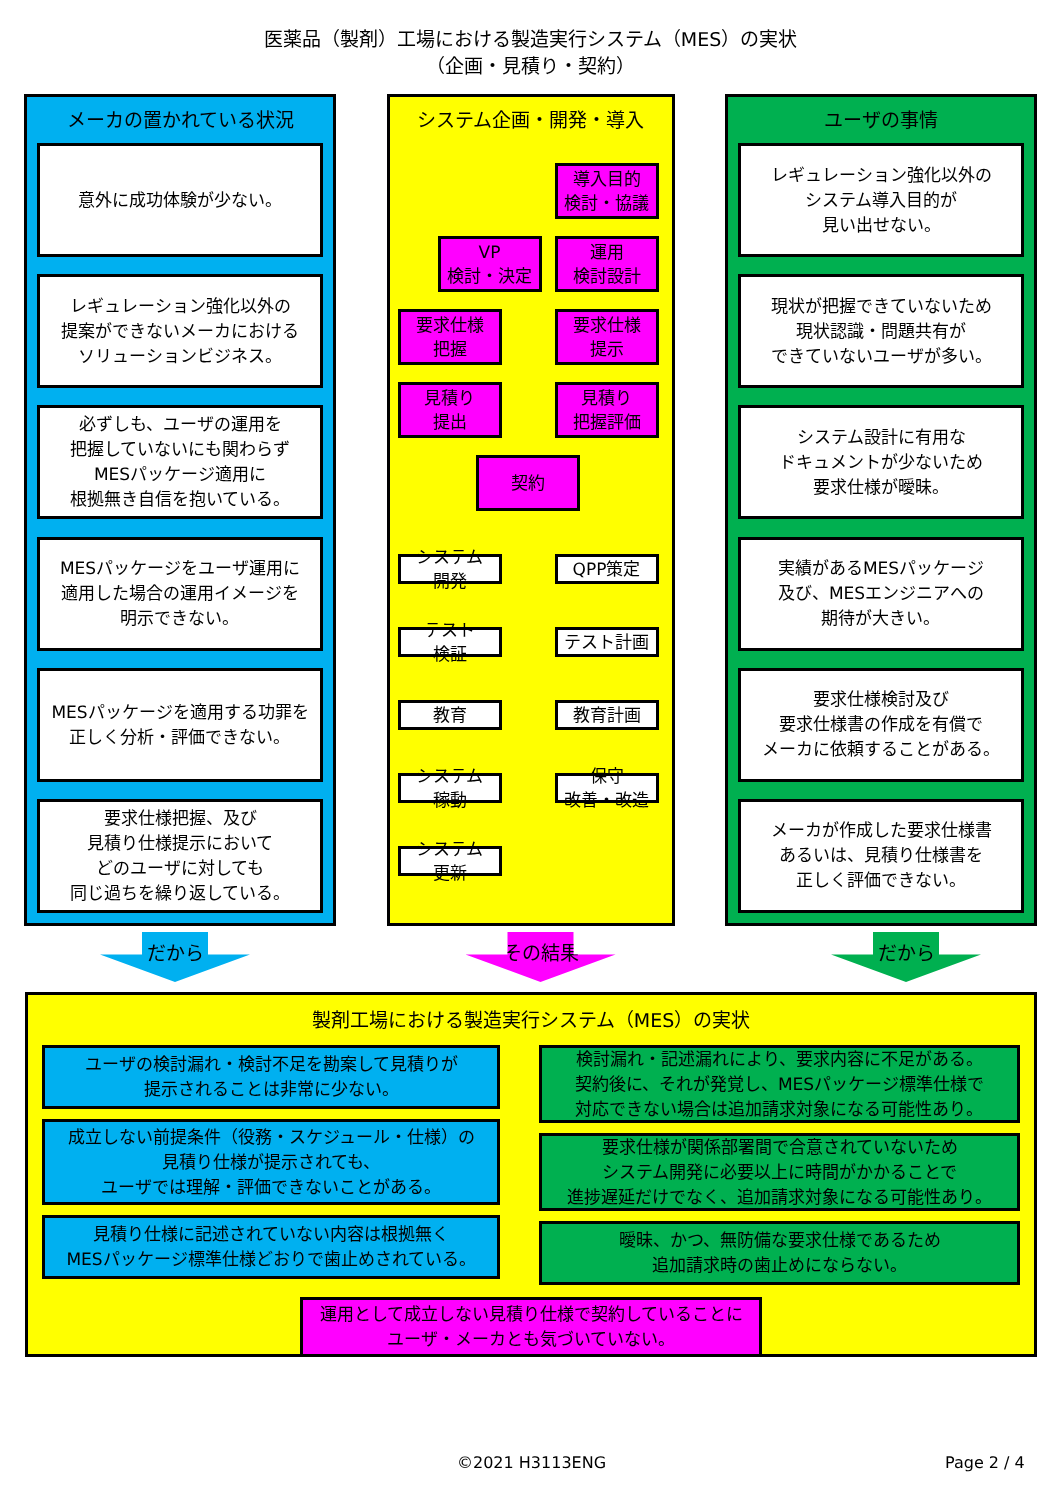医薬品（製剤）工場における製造実行システム（MES）の実状
（企画・見積り・契約）
メーカの置かれている状況
意外に成功体験が少ない。
レギュレーション強化以外の
提案ができないメーカにおける
ソリューションビジネス。
必ずしも、ユーザの運用を
把握していないにも関わらず
MESパッケージ適用に
根拠無き自信を抱いている。
MESパッケージをユーザ運用に
適用した場合の運用イメージを
明示できない。
MESパッケージを適用する功罪を
正しく分析・評価できない。
要求仕様把握、及び
見積り仕様提示において
どのユーザに対しても
同じ過ちを繰り返している。
システム企画・開発・導入
導入目的
検討・協議
VP
検討・決定
運用
検討設計
要求仕様
把握
要求仕様
提示
見積り
提出
見積り
把握評価
契約
システム
開発
QPP策定
テスト
検証
テスト計画
教育
教育計画
システム
稼動
保守
改善・改造
システム
更新
ユーザの事情
レギュレーション強化以外の
システム導入目的が
見い出せない。
現状が把握できていないため
現状認識・問題共有が
できていないユーザが多い。
システム設計に有用な
ドキュメントが少ないため
要求仕様が曖昧。
実績があるMESパッケージ
及び、MESエンジニアへの
期待が大きい。
要求仕様検討及び
要求仕様書の作成を有償で
メーカに依頼することがある。
メーカが作成した要求仕様書
あるいは、見積り仕様書を
正しく評価できない。
だから その結果 だから
製剤工場における製造実行システム（MES）の実状
ユーザの検討漏れ・検討不足を勘案して見積りが
提示されることは非常に少ない。
成立しない前提条件（役務・スケジュール・仕様）の
見積り仕様が提示されても、
ユーザでは理解・評価できないことがある。
見積り仕様に記述されていない内容は根拠無く
MESパッケージ標準仕様どおりで歯止めされている。
検討漏れ・記述漏れにより、要求内容に不足がある。
契約後に、それが発覚し、MESパッケージ標準仕様で
対応できない場合は追加請求対象になる可能性あり。
要求仕様が関係部署間で合意されていないため
システム開発に必要以上に時間がかかることで
進捗遅延だけでなく、追加請求対象になる可能性あり。
曖昧、かつ、無防備な要求仕様であるため
追加請求時の歯止めにならない。
運用として成立しない見積り仕様で契約していることに
ユーザ・メーカとも気づいていない。
©2021 H3113ENG Page 2 / 4